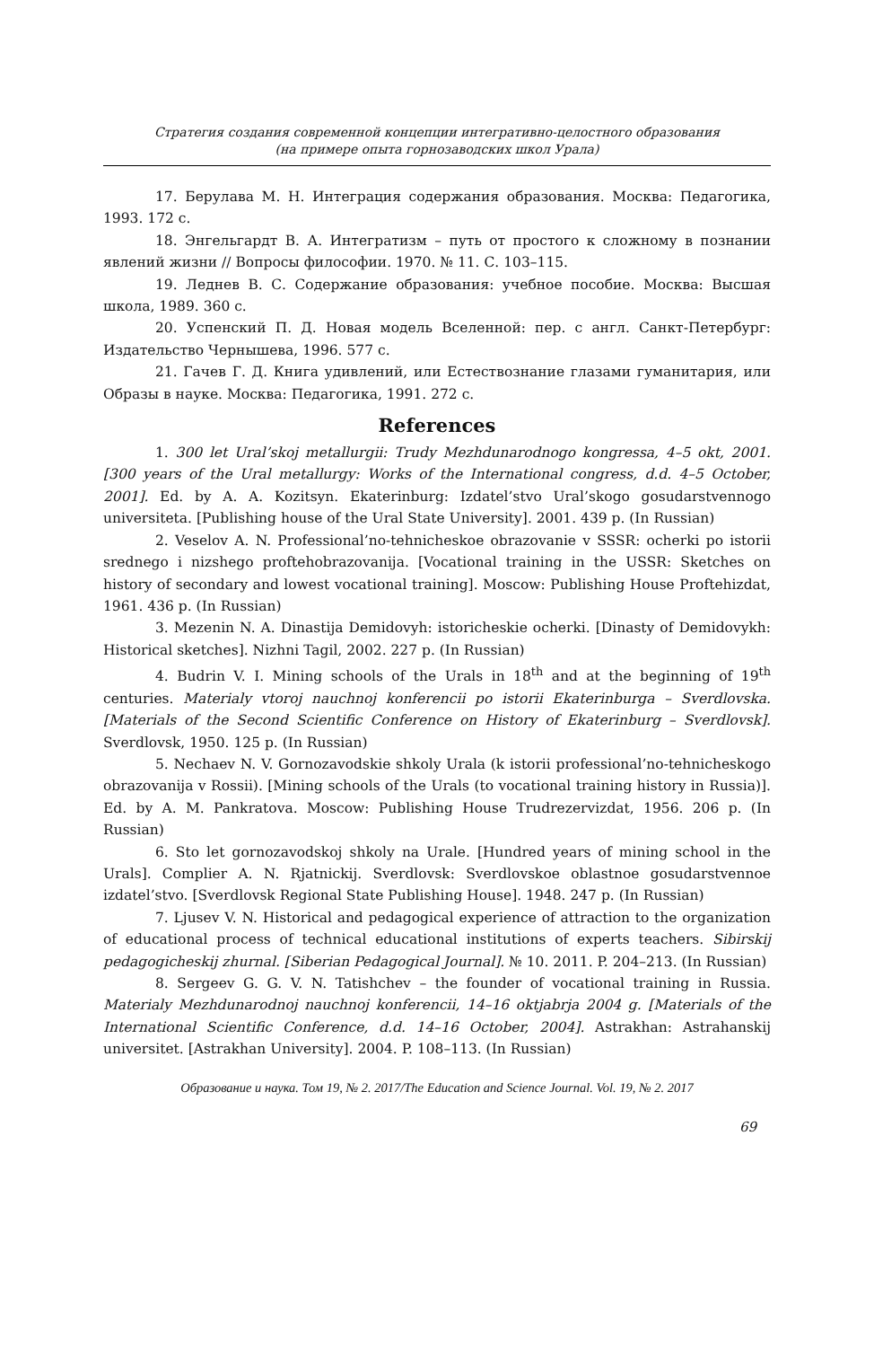Стратегия создания современной концепции интегративно-целостного образования
(на примере опыта горнозаводских школ Урала)
17. Берулава М. Н. Интеграция содержания образования. Москва: Педагогика, 1993. 172 с.
18. Энгельгардт В. А. Интегратизм – путь от простого к сложному в познании явлений жизни // Вопросы философии. 1970. № 11. С. 103–115.
19. Леднев В. С. Содержание образования: учебное пособие. Москва: Высшая школа, 1989. 360 с.
20. Успенский П. Д. Новая модель Вселенной: пер. с англ. Санкт-Петербург: Издательство Чернышева, 1996. 577 с.
21. Гачев Г. Д. Книга удивлений, или Естествознание глазами гуманитария, или Образы в науке. Москва: Педагогика, 1991. 272 с.
References
1. 300 let Ural’skoj metallurgii: Trudy Mezhdunarodnogo kongressa, 4–5 okt, 2001. [300 years of the Ural metallurgy: Works of the International congress, d.d. 4–5 October, 2001]. Ed. by A. A. Kozitsyn. Ekaterinburg: Izdatel’stvo Ural’skogo gosudarstvennogo universiteta. [Publishing house of the Ural State University]. 2001. 439 p. (In Russian)
2. Veselov A. N. Professional’no-tehnicheskoe obrazovanie v SSSR: ocherki po istorii srednego i nizshego proftehobrazovanija. [Vocational training in the USSR: Sketches on history of secondary and lowest vocational training]. Moscow: Publishing House Proftehizdat, 1961. 436 p. (In Russian)
3. Mezenin N. A. Dinastija Demidovyh: istoricheskie ocherki. [Dinasty of Demidovykh: Historical sketches]. Nizhni Tagil, 2002. 227 p. (In Russian)
4. Budrin V. I. Mining schools of the Urals in 18<sup>th</sup> and at the beginning of 19<sup>th</sup> centuries. Materialy vtoroj nauchnoj konferencii po istorii Ekaterinburga – Sverdlovska. [Materials of the Second Scientific Conference on History of Ekaterinburg – Sverdlovsk]. Sverdlovsk, 1950. 125 p. (In Russian)
5. Nechaev N. V. Gornozavodskie shkoly Urala (k istorii professional’no-tehnicheskogo obrazovanija v Rossii). [Mining schools of the Urals (to vocational training history in Russia)]. Ed. by A. M. Pankratova. Moscow: Publishing House Trudrezervizdat, 1956. 206 p. (In Russian)
6. Sto let gornozavodskoj shkoly na Urale. [Hundred years of mining school in the Urals]. Complier A. N. Rjatnickij. Sverdlovsk: Sverdlovskoe oblastnoe gosudarstvennoe izdatel’stvo. [Sverdlovsk Regional State Publishing House]. 1948. 247 p. (In Russian)
7. Ljusev V. N. Historical and pedagogical experience of attraction to the organization of educational process of technical educational institutions of experts teachers. Sibirskij pedagogicheskij zhurnal. [Siberian Pedagogical Journal]. № 10. 2011. P. 204–213. (In Russian)
8. Sergeev G. G. V. N. Tatishchev – the founder of vocational training in Russia. Materialy Mezhdunarodnoj nauchnoj konferencii, 14–16 oktjabrja 2004 g. [Materials of the International Scientific Conference, d.d. 14–16 October, 2004]. Astrakhan: Astrahanskij universitet. [Astrakhan University]. 2004. P. 108–113. (In Russian)
Образование и наука. Том 19, № 2. 2017/The Education and Science Journal. Vol. 19, № 2. 2017
69